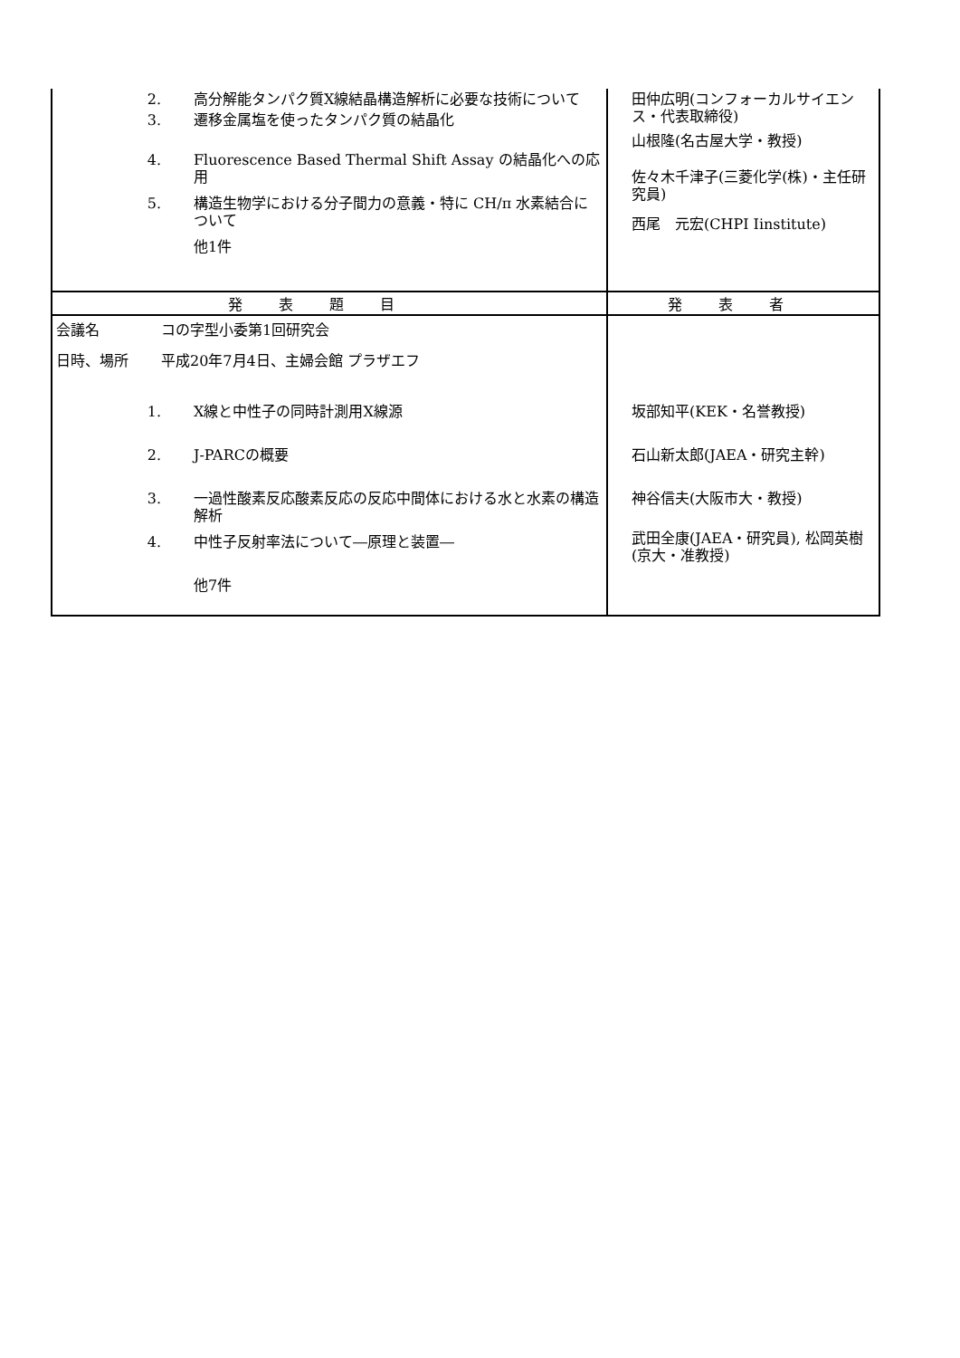| 2. 高分解能タンパク質X線結晶構造解析に必要な技術について 3. 遷移金属塩を使ったタンパク質の結晶化 4. Fluorescence Based Thermal Shift Assay の結晶化への応用 5. 構造生物学における分子間力の意義・特に CH/π 水素結合について 他1件 | 田仲広明(コンフォーカルサイエンス・代表取締役) 山根隆(名古屋大学・教授) 佐々木千津子(三菱化学(株)・主任研究員) 西尾 元宏(CHPI Iinstitute) |
| 発表題目 | 発表者 |
| 会議名 コの字型小委第1回研究会 日時、場所 平成20年7月4日、主婦会館 プラザエフ 1. X線と中性子の同時計測用X線源 2. J-PARCの概要 3. 一過性酸素反応酸素反応の反応中間体における水と水素の構造解析 4. 中性子反射率法について―原理と装置― 他7件 | 坂部知平(KEK・名誉教授) 石山新太郎(JAEA・研究主幹) 神谷信夫(大阪市大・教授) 武田全康(JAEA・研究員), 松岡英樹(京大・准教授) |